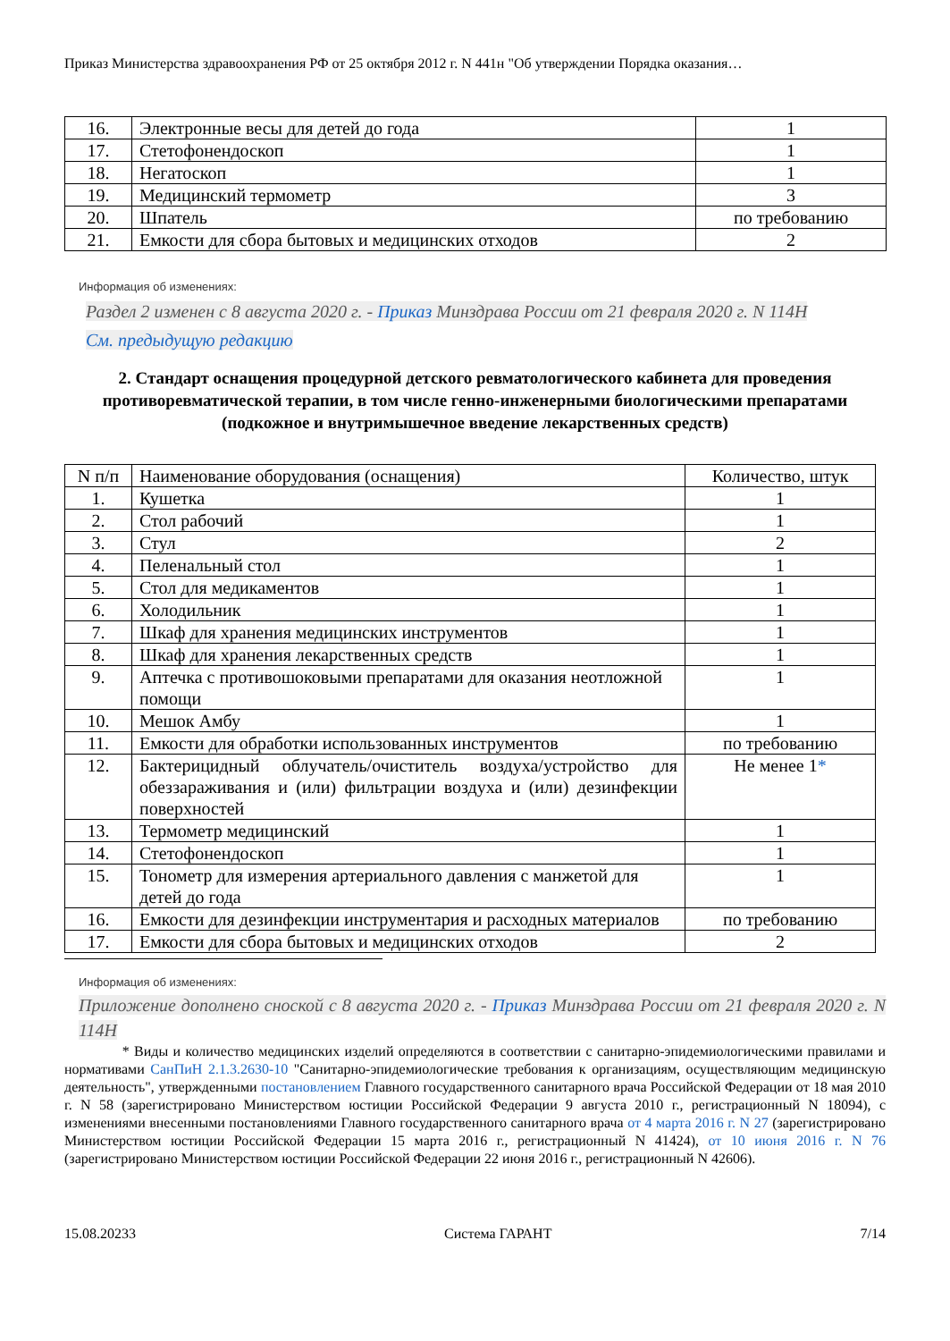Приказ Министерства здравоохранения РФ от 25 октября 2012 г. N 441н "Об утверждении Порядка оказания…
| 16. | Электронные весы для детей до года | 1 |
| 17. | Стетофонендоскоп | 1 |
| 18. | Негатоскоп | 1 |
| 19. | Медицинский термометр | 3 |
| 20. | Шпатель | по требованию |
| 21. | Емкости для сбора бытовых и медицинских отходов | 2 |
Информация об изменениях:
Раздел 2 изменен с 8 августа 2020 г. - Приказ Минздрава России от 21 февраля 2020 г. N 114Н
См. предыдущую редакцию
2. Стандарт оснащения процедурной детского ревматологического кабинета для проведения противоревматической терапии, в том числе генно-инженерными биологическими препаратами (подкожное и внутримышечное введение лекарственных средств)
| N п/п | Наименование оборудования (оснащения) | Количество, штук |
| 1. | Кушетка | 1 |
| 2. | Стол рабочий | 1 |
| 3. | Стул | 2 |
| 4. | Пеленальный стол | 1 |
| 5. | Стол для медикаментов | 1 |
| 6. | Холодильник | 1 |
| 7. | Шкаф для хранения медицинских инструментов | 1 |
| 8. | Шкаф для хранения лекарственных средств | 1 |
| 9. | Аптечка с противошоковыми препаратами для оказания неотложной помощи | 1 |
| 10. | Мешок Амбу | 1 |
| 11. | Емкости для обработки использованных инструментов | по требованию |
| 12. | Бактерицидный облучатель/очиститель воздуха/устройство для обеззараживания и (или) фильтрации воздуха и (или) дезинфекции поверхностей | Не менее 1 * |
| 13. | Термометр медицинский | 1 |
| 14. | Стетофонендоскоп | 1 |
| 15. | Тонометр для измерения артериального давления с манжетой для детей до года | 1 |
| 16. | Емкости для дезинфекции инструментария и расходных материалов | по требованию |
| 17. | Емкости для сбора бытовых и медицинских отходов | 2 |
Информация об изменениях:
Приложение дополнено сноской с 8 августа 2020 г. - Приказ Минздрава России от 21 февраля 2020 г. N 114Н
* Виды и количество медицинских изделий определяются в соответствии с санитарно-эпидемиологическими правилами и нормативами СанПиН 2.1.3.2630-10 "Санитарно-эпидемиологические требования к организациям, осуществляющим медицинскую деятельность", утвержденными постановлением Главного государственного санитарного врача Российской Федерации от 18 мая 2010 г. N 58 (зарегистрировано Министерством юстиции Российской Федерации 9 августа 2010 г., регистрационный N 18094), с изменениями внесенными постановлениями Главного государственного санитарного врача от 4 марта 2016 г. N 27 (зарегистрировано Министерством юстиции Российской Федерации 15 марта 2016 г., регистрационный N 41424), от 10 июня 2016 г. N 76 (зарегистрировано Министерством юстиции Российской Федерации 22 июня 2016 г., регистрационный N 42606).
15.08.20233 Система ГАРАНТ 7/14